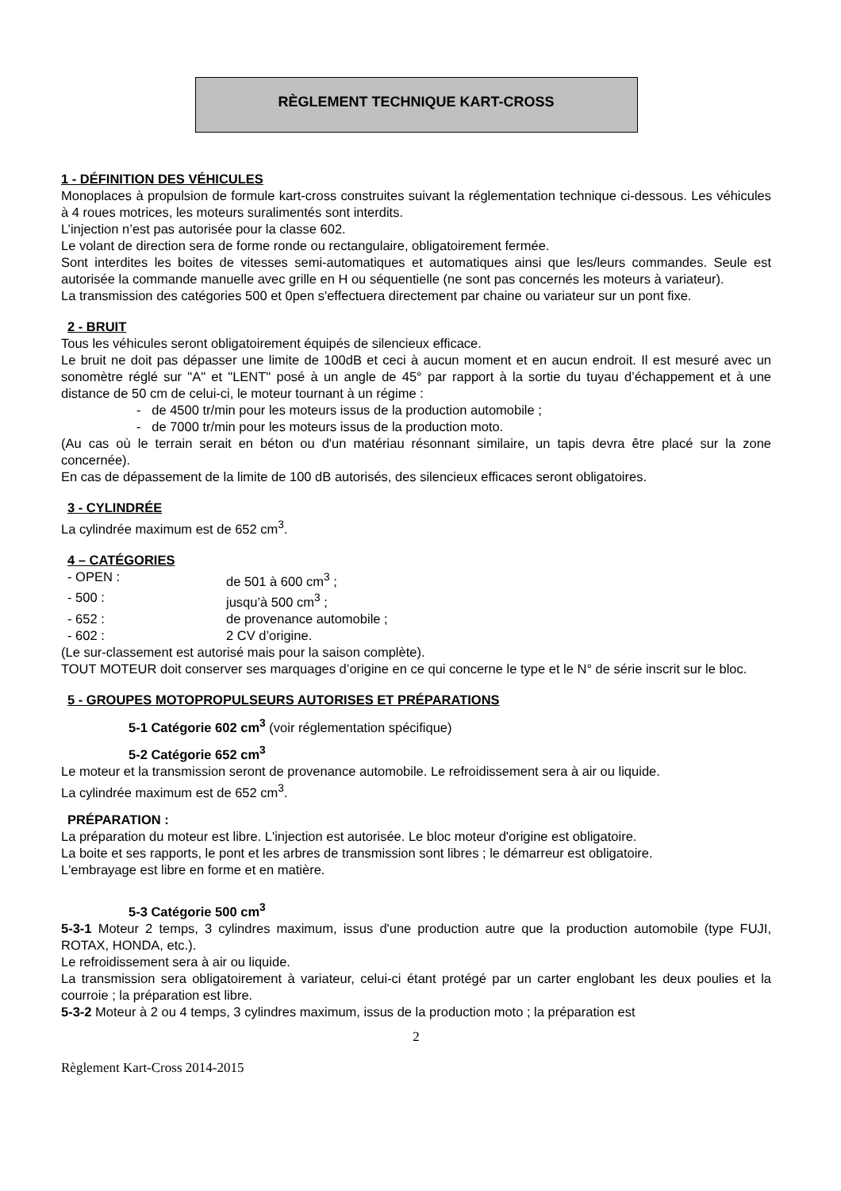RÈGLEMENT TECHNIQUE KART-CROSS
1 - DÉFINITION DES VÉHICULES
Monoplaces à propulsion de formule kart-cross construites suivant la réglementation technique ci-dessous. Les véhicules à 4 roues motrices, les moteurs suralimentés sont interdits.
L’injection n’est pas autorisée pour la classe 602.
Le volant de direction sera de forme ronde ou rectangulaire, obligatoirement fermée.
Sont interdites les boites de vitesses semi-automatiques et automatiques ainsi que les/leurs commandes. Seule est autorisée la commande manuelle avec grille en H ou séquentielle (ne sont pas concernés les moteurs à variateur).
La transmission des catégories 500 et 0pen s'effectuera directement par chaine ou variateur sur un pont fixe.
2 - BRUIT
Tous les véhicules seront obligatoirement équipés de silencieux efficace.
Le bruit ne doit pas dépasser une limite de 100dB et ceci à aucun moment et en aucun endroit. Il est mesuré avec un sonomètre réglé sur "A" et "LENT" posé à un angle de 45° par rapport à la sortie du tuyau d’échappement et à une distance de 50 cm de celui-ci, le moteur tournant à un régime :
- de 4500 tr/min pour les moteurs issus de la production automobile ;
- de 7000 tr/min pour les moteurs issus de la production moto.
(Au cas où le terrain serait en béton ou d'un matériau résonnant similaire, un tapis devra être placé sur la zone concernée).
En cas de dépassement de la limite de 100 dB autorisés, des silencieux efficaces seront obligatoires.
3 - CYLINDRÉE
La cylindrée maximum est de 652 cm<sup>3</sup>.
4 – CATÉGORIES
- OPEN : de 501 à 600 cm<sup>3</sup> ;
- 500 : jusqu’à 500 cm<sup>3</sup> ;
- 652 : de provenance automobile ;
- 602 : 2 CV d’origine.
(Le sur-classement est autorisé mais pour la saison complète).
TOUT MOTEUR doit conserver ses marquages d’origine en ce qui concerne le type et le N° de série inscrit sur le bloc.
5 - GROUPES MOTOPROPULSEURS AUTORISES ET PRÉPARATIONS
5-1 Catégorie 602 cm<sup>3</sup> (voir réglementation spécifique)
5-2 Catégorie 652 cm<sup>3</sup>
Le moteur et la transmission seront de provenance automobile. Le refroidissement sera à air ou liquide.
La cylindrée maximum est de 652 cm<sup>3</sup>.
PRÉPARATION :
La préparation du moteur est libre. L'injection est autorisée. Le bloc moteur d'origine est obligatoire.
La boite et ses rapports, le pont et les arbres de transmission sont libres ; le démarreur est obligatoire.
L'embrayage est libre en forme et en matière.
5-3 Catégorie 500 cm<sup>3</sup>
5-3-1 Moteur 2 temps, 3 cylindres maximum, issus d'une production autre que la production automobile (type FUJI, ROTAX, HONDA, etc.).
Le refroidissement sera à air ou liquide.
La transmission sera obligatoirement à variateur, celui-ci étant protégé par un carter englobant les deux poulies et la courroie ; la préparation est libre.
5-3-2 Moteur à 2 ou 4 temps, 3 cylindres maximum, issus de la production moto ; la préparation est
2
Règlement Kart-Cross 2014-2015